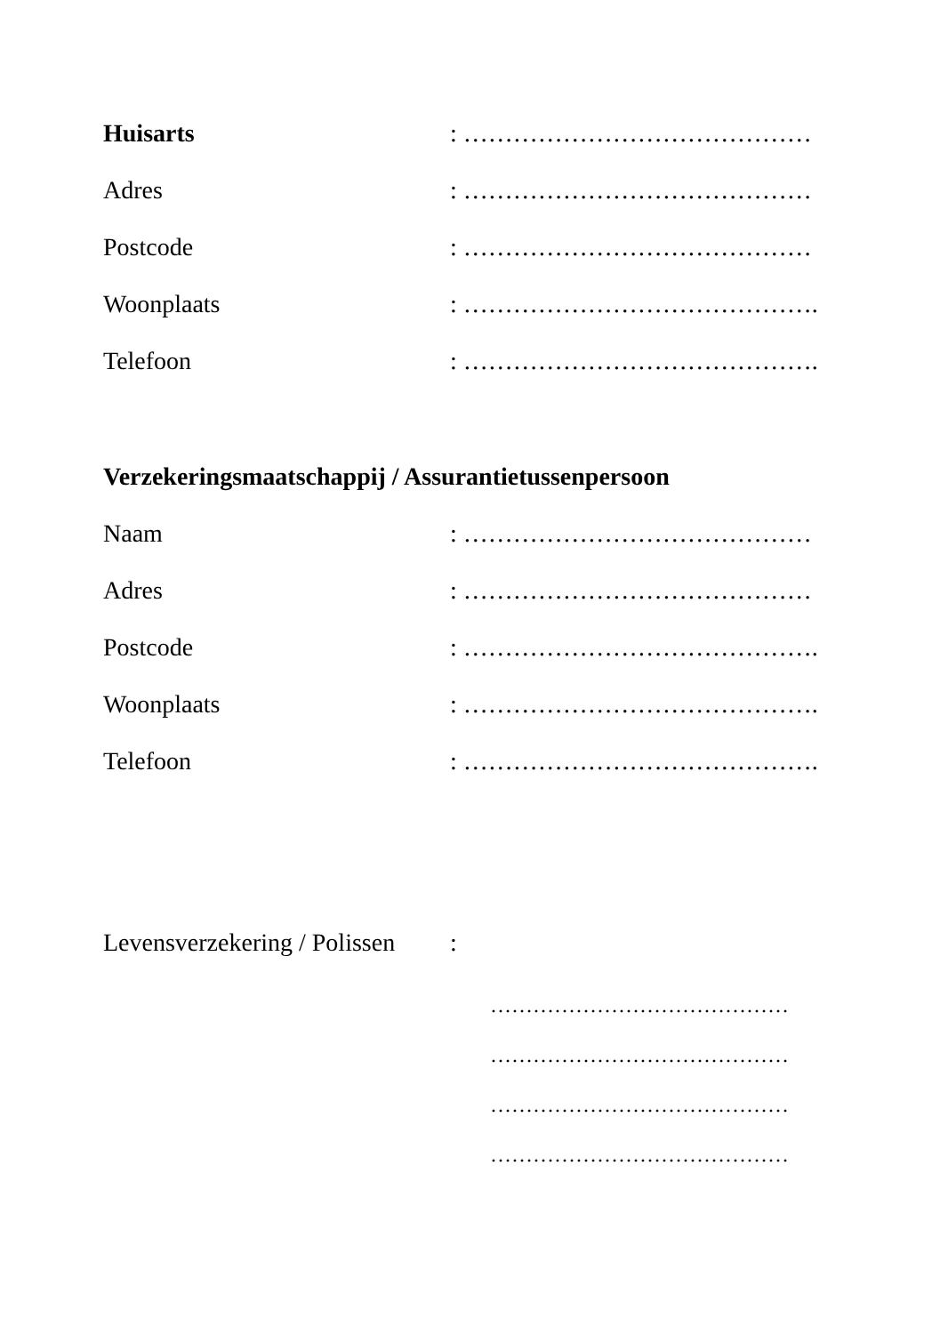Huisarts: ……………………………………
Adres: ……………………………………
Postcode: ……………………………………
Woonplaats: …………………………………….
Telefoon: …………………………………….
Verzekeringsmaatschappij / Assurantietussenpersoon
Naam: ……………………………………
Adres: ……………………………………
Postcode: …………………………………….
Woonplaats: …………………………………….
Telefoon: …………………………………….
Levensverzekering / Polissen:
……………………………………
……………………………………
……………………………………
……………………………………